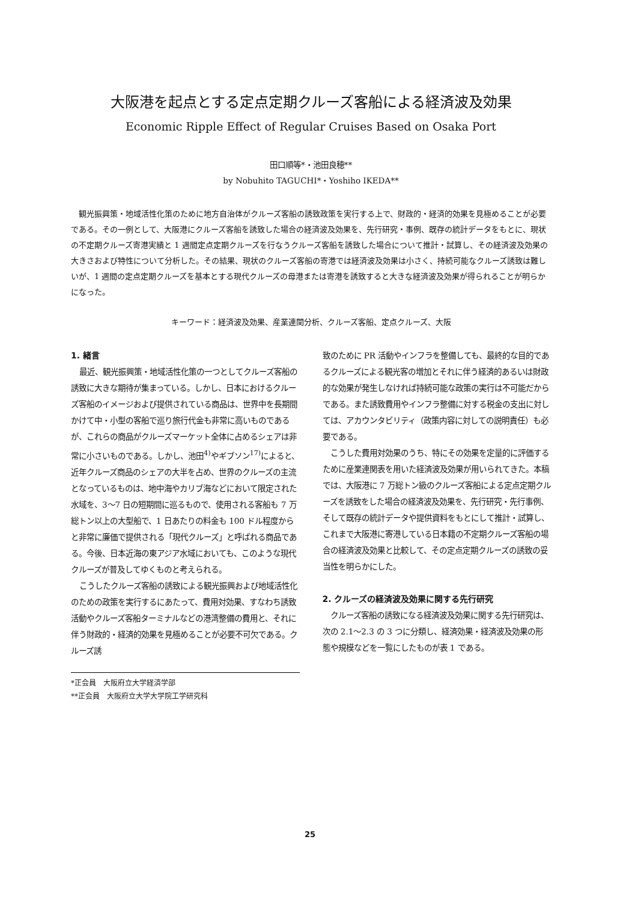大阪港を起点とする定点定期クルーズ客船による経済波及効果
Economic Ripple Effect of Regular Cruises Based on Osaka Port
田口順等*・池田良穂**
by Nobuhito TAGUCHI*・Yoshiho IKEDA**
観光振興策・地域活性化策のために地方自治体がクルーズ客船の誘致政策を実行する上で、財政的・経済的効果を見極めることが必要である。その一例として、大阪港にクルーズ客船を誘致した場合の経済波及効果を、先行研究・事例、既存の統計データをもとに、現状の不定期クルーズ寄港実績と 1 週間定点定期クルーズを行なうクルーズ客船を誘致した場合について推計・試算し、その経済波及効果の大きさおよび特性について分析した。その結果、現状のクルーズ客船の寄港では経済波及効果は小さく、持続可能なクルーズ誘致は難しいが、1 週間の定点定期クルーズを基本とする現代クルーズの母港または寄港を誘致すると大きな経済波及効果が得られることが明らかになった。
キーワード：経済波及効果、産業連関分析、クルーズ客船、定点クルーズ、大阪
1. 緒言
最近、観光振興策・地域活性化策の一つとしてクルーズ客船の誘致に大きな期待が集まっている。しかし、日本におけるクルーズ客船のイメージおよび提供されている商品は、世界中を長期間かけて中・小型の客船で巡り旅行代金も非常に高いものであるが、これらの商品がクルーズマーケット全体に占めるシェアは非常に小さいものである。しかし、池田<sup>4)</sup>やギブソン<sup>17)</sup>によると、近年クルーズ商品のシェアの大半を占め、世界のクルーズの主流となっているものは、地中海やカリブ海などにおいて限定された水域を、3〜7 日の短期間に巡るもので、使用される客船も 7 万総トン以上の大型船で、1 日あたりの料金も 100 ドル程度からと非常に廉価で提供される「現代クルーズ」と呼ばれる商品である。今後、日本近海の東アジア水域においても、このような現代クルーズが普及してゆくものと考えられる。
こうしたクルーズ客船の誘致による観光振興および地域活性化のための政策を実行するにあたって、費用対効果、すなわち誘致活動やクルーズ客船ターミナルなどの港湾整備の費用と、それに伴う財政的・経済的効果を見極めることが必要不可欠である。クルーズ誘
*正会員　大阪府立大学経済学部
**正会員　大阪府立大学大学院工学研究科
致のために PR 活動やインフラを整備しても、最終的な目的であるクルーズによる観光客の増加とそれに伴う経済的あるいは財政的な効果が発生しなければ持続可能な政策の実行は不可能だからである。また誘致費用やインフラ整備に対する税金の支出に対しては、アカウンタビリティ（政策内容に対しての説明責任）も必要である。
こうした費用対効果のうち、特にその効果を定量的に評価するために産業連関表を用いた経済波及効果が用いられてきた。本稿では、大阪港に 7 万総トン級のクルーズ客船による定点定期クルーズを誘致をした場合の経済波及効果を、先行研究・先行事例、そして既存の統計データや提供資料をもとにして推計・試算し、これまで大阪港に寄港している日本籍の不定期クルーズ客船の場合の経済波及効果と比較して、その定点定期クルーズの誘致の妥当性を明らかにした。
2. クルーズの経済波及効果に関する先行研究
クルーズ客船の誘致になる経済波及効果に関する先行研究は、次の 2.1〜2.3 の 3 つに分類し、経済効果・経済波及効果の形態や規模などを一覧にしたものが表 1 である。
25